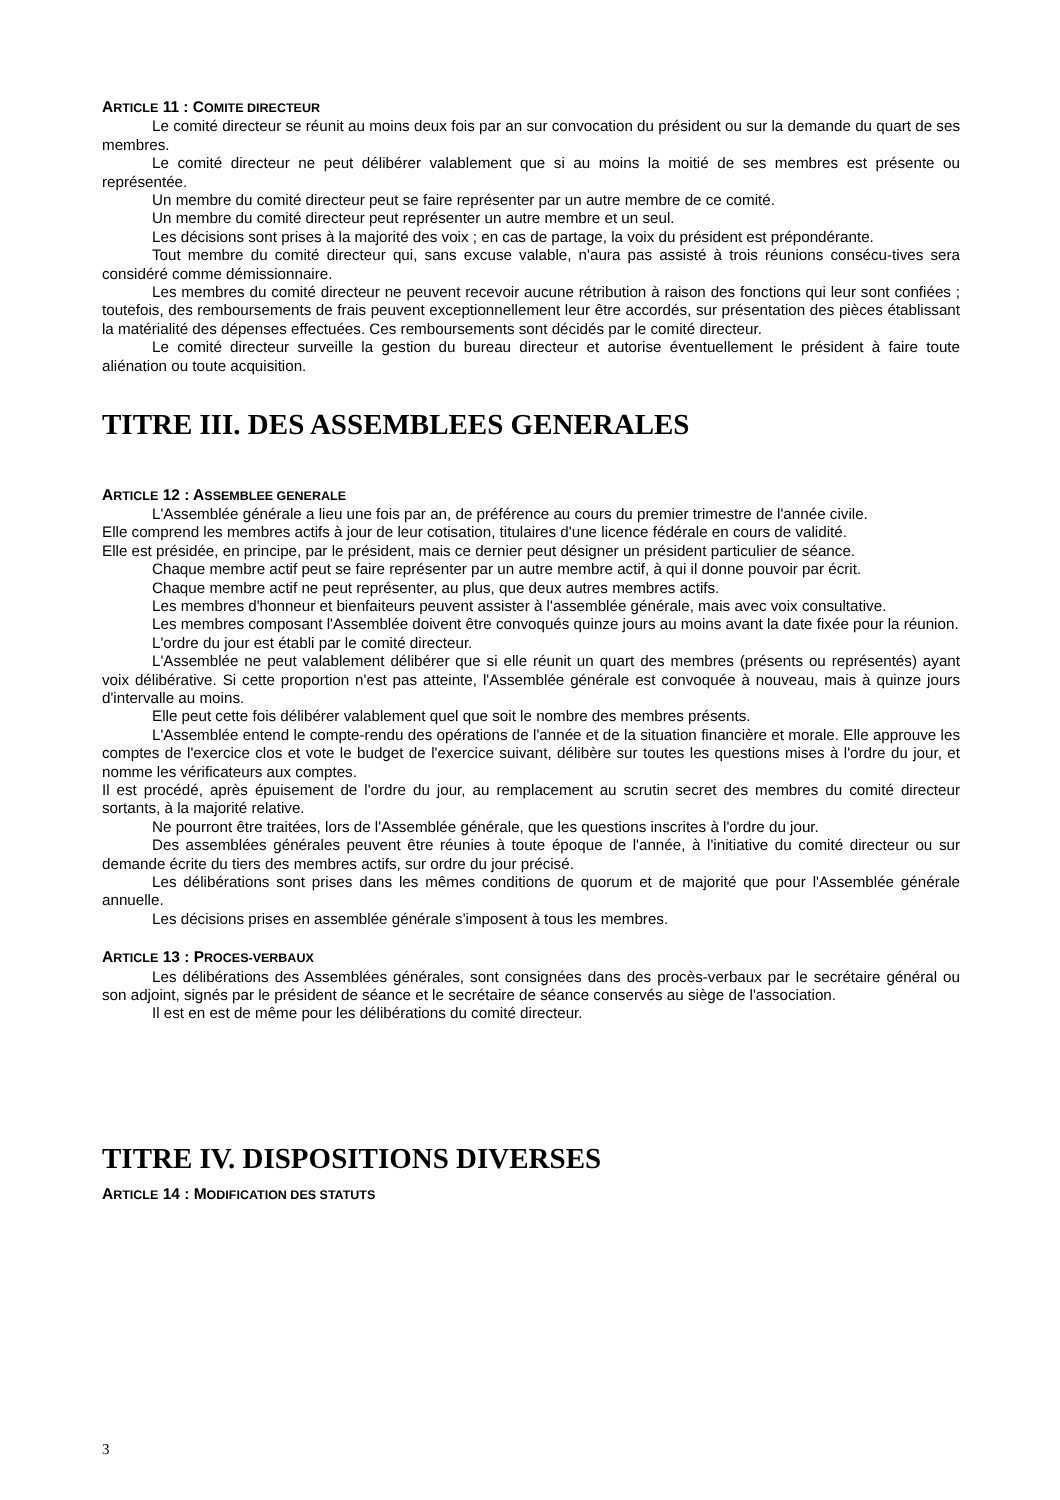ARTICLE 11 : COMITE DIRECTEUR
Le comité directeur se réunit au moins deux fois par an sur convocation du président ou sur la demande du quart de ses membres.
Le comité directeur ne peut délibérer valablement que si au moins la moitié de ses membres est présente ou représentée.
Un membre du comité directeur peut se faire représenter par un autre membre de ce comité.
Un membre du comité directeur peut représenter un autre membre et un seul.
Les décisions sont prises à la majorité des voix ; en cas de partage, la voix du président est prépondérante.
Tout membre du comité directeur qui, sans excuse valable, n'aura pas assisté à trois réunions consécu-tives sera considéré comme démissionnaire.
Les membres du comité directeur ne peuvent recevoir aucune rétribution à raison des fonctions qui leur sont confiées ; toutefois, des remboursements de frais peuvent exceptionnellement leur être accordés, sur présentation des pièces établissant la matérialité des dépenses effectuées. Ces remboursements sont décidés par le comité directeur.
Le comité directeur surveille la gestion du bureau directeur et autorise éventuellement le président à faire toute aliénation ou toute acquisition.
TITRE III. DES ASSEMBLEES GENERALES
ARTICLE 12 : ASSEMBLEE GENERALE
L'Assemblée générale a lieu une fois par an, de préférence au cours du premier trimestre de l'année civile.
Elle comprend les membres actifs à jour de leur cotisation, titulaires d'une licence fédérale en cours de validité.
Elle est présidée, en principe, par le président, mais ce dernier peut désigner un président particulier de séance.
Chaque membre actif peut se faire représenter par un autre membre actif, à qui il donne pouvoir par écrit.
Chaque membre actif ne peut représenter, au plus, que deux autres membres actifs.
Les membres d'honneur et bienfaiteurs peuvent assister à l'assemblée générale, mais avec voix consultative.
Les membres composant l'Assemblée doivent être convoqués quinze jours au moins avant la date fixée pour la réunion.
L'ordre du jour est établi par le comité directeur.
L'Assemblée ne peut valablement délibérer que si elle réunit un quart des membres (présents ou représentés) ayant voix délibérative. Si cette proportion n'est pas atteinte, l'Assemblée générale est convoquée à nouveau, mais à quinze jours d'intervalle au moins.
Elle peut cette fois délibérer valablement quel que soit le nombre des membres présents.
L'Assemblée entend le compte-rendu des opérations de l'année et de la situation financière et morale. Elle approuve les comptes de l'exercice clos et vote le budget de l'exercice suivant, délibère sur toutes les questions mises à l'ordre du jour, et nomme les vérificateurs aux comptes.
Il est procédé, après épuisement de l'ordre du jour, au remplacement au scrutin secret des membres du comité directeur sortants, à la majorité relative.
Ne pourront être traitées, lors de l'Assemblée générale, que les questions inscrites à l'ordre du jour.
Des assemblées générales peuvent être réunies à toute époque de l'année, à l'initiative du comité directeur ou sur demande écrite du tiers des membres actifs, sur ordre du jour précisé.
Les délibérations sont prises dans les mêmes conditions de quorum et de majorité que pour l'Assemblée générale annuelle.
Les décisions prises en assemblée générale s'imposent à tous les membres.
ARTICLE 13 : PROCES-VERBAUX
Les délibérations des Assemblées générales, sont consignées dans des procès-verbaux par le secrétaire général ou son adjoint, signés par le président de séance et le secrétaire de séance conservés au siège de l'association.
Il est en est de même pour les délibérations du comité directeur.
TITRE IV. DISPOSITIONS DIVERSES
ARTICLE 14 : MODIFICATION DES STATUTS
3